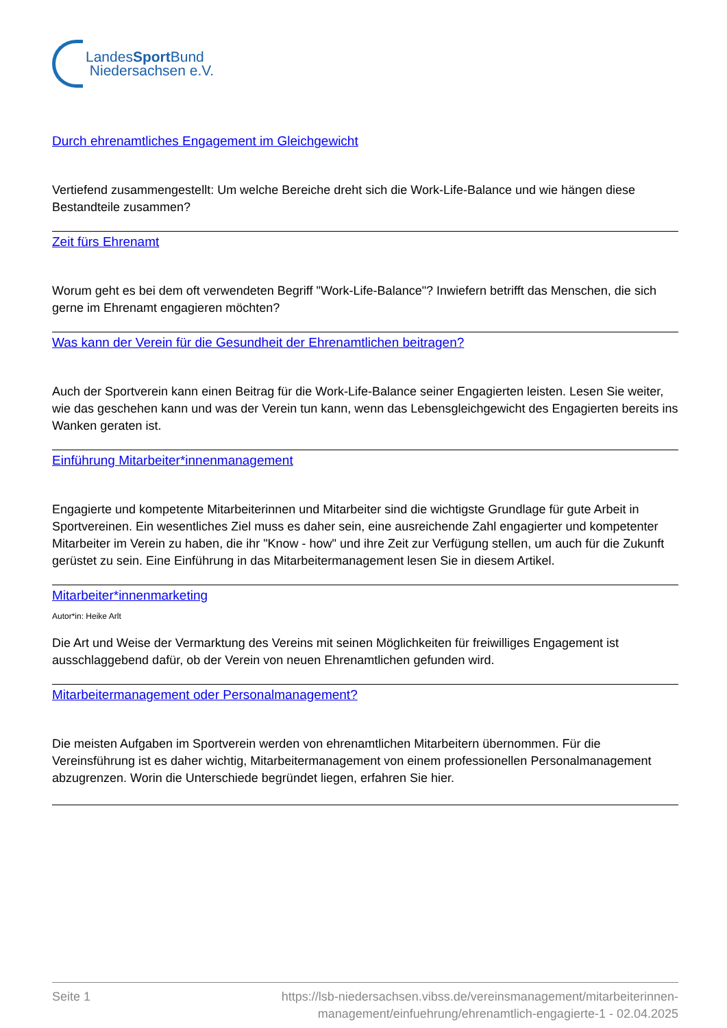LandesSport Bund
Niedersachsen e.V.
Durch ehrenamtliches Engagement im Gleichgewicht
Vertiefend zusammengestellt: Um welche Bereiche dreht sich die Work-Life-Balance und wie hängen diese Bestandteile zusammen?
Zeit fürs Ehrenamt
Worum geht es bei dem oft verwendeten Begriff "Work-Life-Balance"? Inwiefern betrifft das Menschen, die sich gerne im Ehrenamt engagieren möchten?
Was kann der Verein für die Gesundheit der Ehrenamtlichen beitragen?
Auch der Sportverein kann einen Beitrag für die Work-Life-Balance seiner Engagierten leisten. Lesen Sie weiter, wie das geschehen kann und was der Verein tun kann, wenn das Lebensgleichgewicht des Engagierten bereits ins Wanken geraten ist.
Einführung Mitarbeiter*innenmanagement
Engagierte und kompetente Mitarbeiterinnen und Mitarbeiter sind die wichtigste Grundlage für gute Arbeit in Sportvereinen. Ein wesentliches Ziel muss es daher sein, eine ausreichende Zahl engagierter und kompetenter Mitarbeiter im Verein zu haben, die ihr "Know - how" und ihre Zeit zur Verfügung stellen, um auch für die Zukunft gerüstet zu sein. Eine Einführung in das Mitarbeitermanagement lesen Sie in diesem Artikel.
Mitarbeiter*innenmarketing
Autor*in: Heike Arlt
Die Art und Weise der Vermarktung des Vereins mit seinen Möglichkeiten für freiwilliges Engagement ist ausschlaggebend dafür, ob der Verein von neuen Ehrenamtlichen gefunden wird.
Mitarbeitermanagement oder Personalmanagement?
Die meisten Aufgaben im Sportverein werden von ehrenamtlichen Mitarbeitern übernommen. Für die Vereinsführung ist es daher wichtig, Mitarbeitermanagement von einem professionellen Personalmanagement abzugrenzen. Worin die Unterschiede begründet liegen, erfahren Sie hier.
Seite 1 https://lsb-niedersachsen.vibss.de/vereinsmanagement/mitarbeiterinnen-
management/einfuehrung/ehrenamtlich-engagierte-1 - 02.04.2025